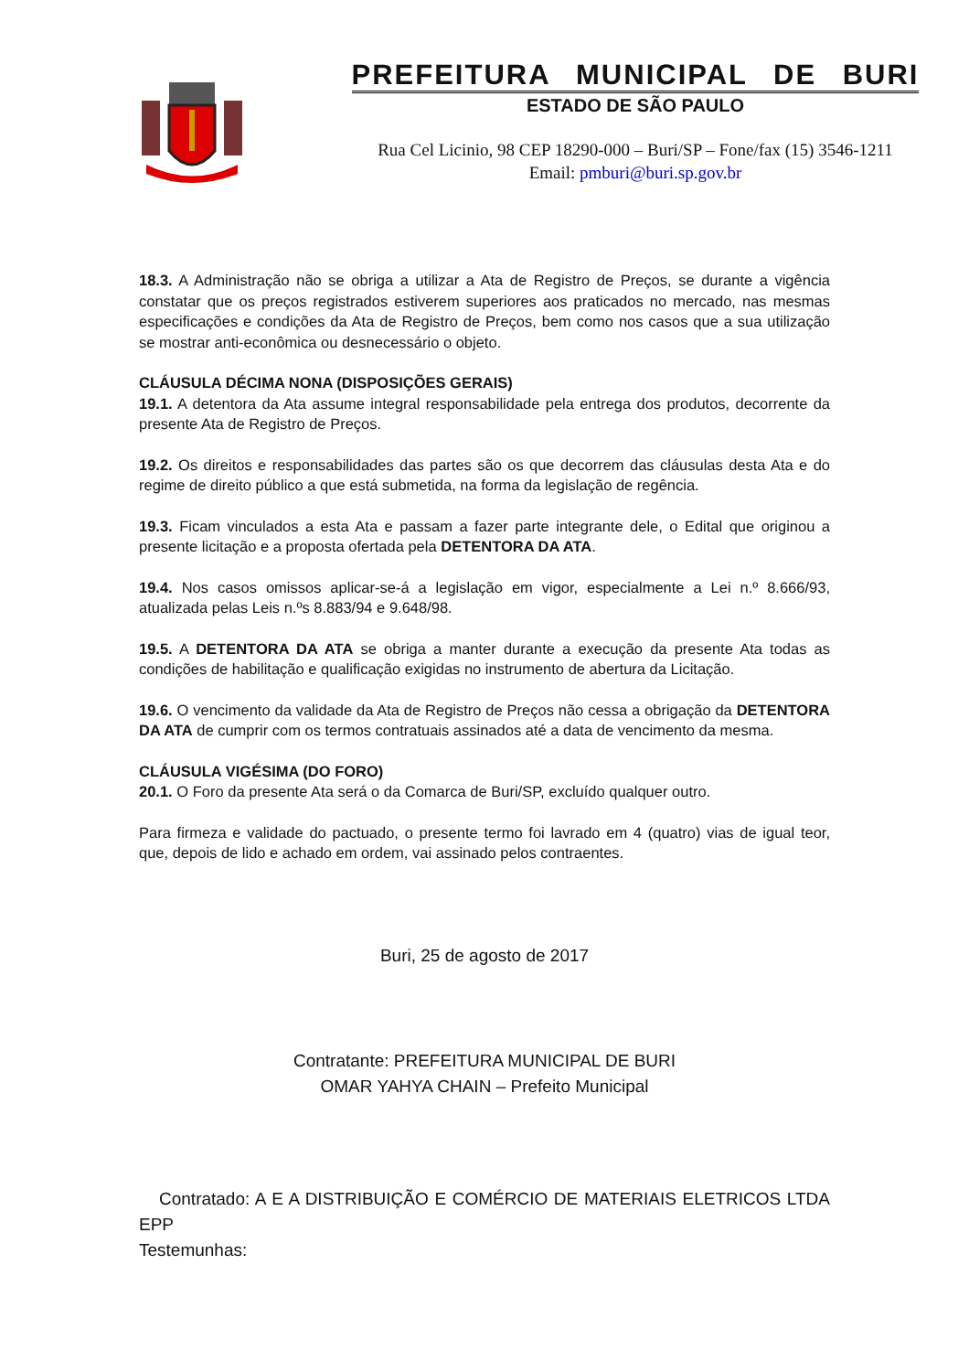PREFEITURA MUNICIPAL DE BURI
ESTADO DE SÃO PAULO
Rua Cel Licinio, 98 CEP 18290-000 – Buri/SP – Fone/fax (15) 3546-1211
Email: pmburi@buri.sp.gov.br
18.3. A Administração não se obriga a utilizar a Ata de Registro de Preços, se durante a vigência constatar que os preços registrados estiverem superiores aos praticados no mercado, nas mesmas especificações e condições da Ata de Registro de Preços, bem como nos casos que a sua utilização se mostrar anti-econômica ou desnecessário o objeto.
CLÁUSULA DÉCIMA NONA (DISPOSIÇÕES GERAIS)
19.1. A detentora da Ata assume integral responsabilidade pela entrega dos produtos, decorrente da presente Ata de Registro de Preços.
19.2. Os direitos e responsabilidades das partes são os que decorrem das cláusulas desta Ata e do regime de direito público a que está submetida, na forma da legislação de regência.
19.3. Ficam vinculados a esta Ata e passam a fazer parte integrante dele, o Edital que originou a presente licitação e a proposta ofertada pela DETENTORA DA ATA.
19.4. Nos casos omissos aplicar-se-á a legislação em vigor, especialmente a Lei n.º 8.666/93, atualizada pelas Leis n.ºs 8.883/94 e 9.648/98.
19.5. A DETENTORA DA ATA se obriga a manter durante a execução da presente Ata todas as condições de habilitação e qualificação exigidas no instrumento de abertura da Licitação.
19.6. O vencimento da validade da Ata de Registro de Preços não cessa a obrigação da DETENTORA DA ATA de cumprir com os termos contratuais assinados até a data de vencimento da mesma.
CLÁUSULA VIGÉSIMA (DO FORO)
20.1. O Foro da presente Ata será o da Comarca de Buri/SP, excluído qualquer outro.
Para firmeza e validade do pactuado, o presente termo foi lavrado em 4 (quatro) vias de igual teor, que, depois de lido e achado em ordem, vai assinado pelos contraentes.
Buri, 25 de agosto de 2017
Contratante: PREFEITURA MUNICIPAL DE BURI
OMAR YAHYA CHAIN – Prefeito Municipal
Contratado: A E A DISTRIBUIÇÃO E COMÉRCIO DE MATERIAIS ELETRICOS LTDA EPP
Testemunhas: